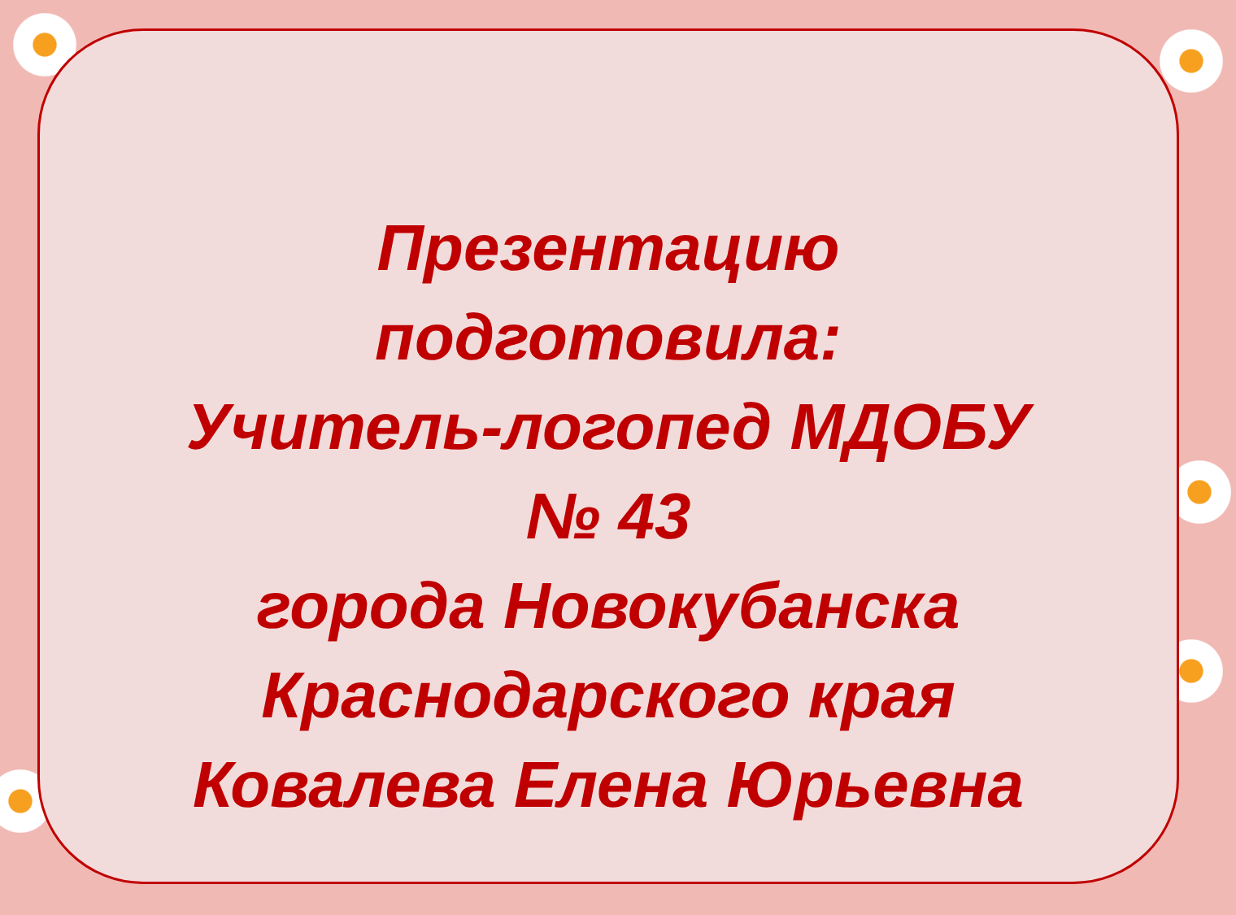Презентацию
подготовила:
Учитель-логопед МДОБУ
№ 43
города Новокубанска
Краснодарского края
Ковалева Елена Юрьевна